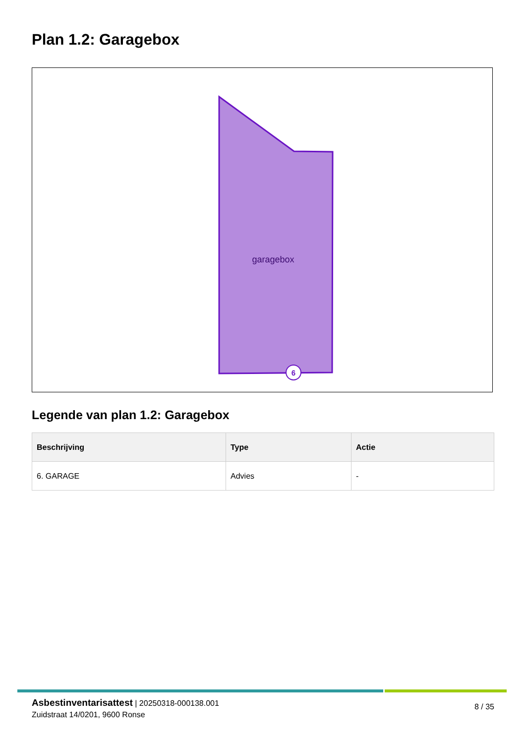Plan 1.2: Garagebox
garagebox
6
Legende van plan 1.2: Garagebox
| Beschrijving | Type | Actie |
| --- | --- | --- |
| 6. GARAGE | Advies | - |
Asbestinventarisattest | 20250318-000138.001
Zuidstraat 14/0201, 9600 Ronse
8 / 35